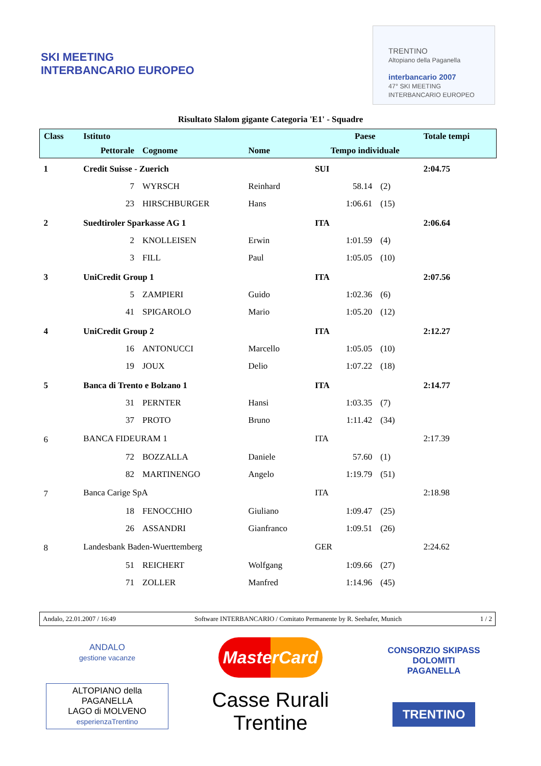SKI MEETING
INTERBANCARIO EUROPEO
TRENTINO
Altopiano della Paganella
interbancario 2007
47° SKI MEETING INTERBANCARIO EUROPEO
Risultato Slalom gigante Categoria 'E1' - Squadre
| Class | Istituto | | | Paese | | Totale tempi |
| --- | --- | --- | --- | --- | --- | --- |
| | Pettorale | Cognome | Nome | Tempo individuale | | |
| 1 | Credit Suisse - Zuerich | | | SUI | | 2:04.75 |
| | 7 | WYRSCH | Reinhard | 58.14 | (2) | |
| | 23 | HIRSCHBURGER | Hans | 1:06.61 | (15) | |
| 2 | Suedtiroler Sparkasse AG 1 | | | ITA | | 2:06.64 |
| | 2 | KNOLLEISEN | Erwin | 1:01.59 | (4) | |
| | 3 | FILL | Paul | 1:05.05 | (10) | |
| 3 | UniCredit Group 1 | | | ITA | | 2:07.56 |
| | 5 | ZAMPIERI | Guido | 1:02.36 | (6) | |
| | 41 | SPIGAROLO | Mario | 1:05.20 | (12) | |
| 4 | UniCredit Group 2 | | | ITA | | 2:12.27 |
| | 16 | ANTONUCCI | Marcello | 1:05.05 | (10) | |
| | 19 | JOUX | Delio | 1:07.22 | (18) | |
| 5 | Banca di Trento e Bolzano 1 | | | ITA | | 2:14.77 |
| | 31 | PERNTER | Hansi | 1:03.35 | (7) | |
| | 37 | PROTO | Bruno | 1:11.42 | (34) | |
| 6 | BANCA FIDEURAM 1 | | | ITA | | 2:17.39 |
| | 72 | BOZZALLA | Daniele | 57.60 | (1) | |
| | 82 | MARTINENGO | Angelo | 1:19.79 | (51) | |
| 7 | Banca Carige SpA | | | ITA | | 2:18.98 |
| | 18 | FENOCCHIO | Giuliano | 1:09.47 | (25) | |
| | 26 | ASSANDRI | Gianfranco | 1:09.51 | (26) | |
| 8 | Landesbank Baden-Wuerttemberg | | | GER | | 2:24.62 |
| | 51 | REICHERT | Wolfgang | 1:09.66 | (27) | |
| | 71 | ZOLLER | Manfred | 1:14.96 | (45) | |
Andalo, 22.01.2007 / 16:49 Software INTERBANCARIO / Comitato Permanente by R. Seehafer, Munich 1 / 2
ANDALO
gestione vacanze
ALTOPIANO della PAGANELLA
LAGO di MOLVENO
esperienzaTrentino
MasterCard
Casse Rurali
Trentine
CONSORZIO SKIPASS
DOLOMITI
PAGANELLA
TRENTINO